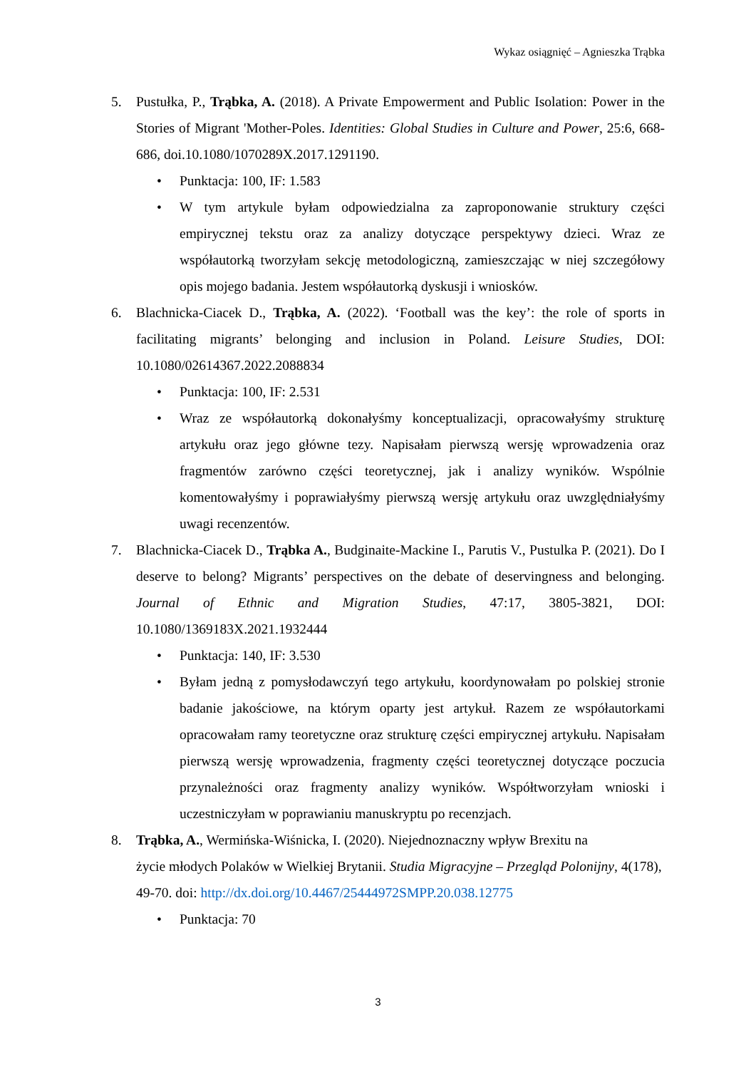Wykaz osiągnięć – Agnieszka Trąbka
5. Pustułka, P., Trąbka, A. (2018). A Private Empowerment and Public Isolation: Power in the Stories of Migrant 'Mother-Poles. Identities: Global Studies in Culture and Power, 25:6, 668-686, doi.10.1080/1070289X.2017.1291190.
• Punktacja: 100, IF: 1.583
• W tym artykule byłam odpowiedzialna za zaproponowanie struktury części empirycznej tekstu oraz za analizy dotyczące perspektywy dzieci. Wraz ze współautorką tworzyłam sekcję metodologiczną, zamieszczając w niej szczegółowy opis mojego badania. Jestem współautorką dyskusji i wniosków.
6. Blachnicka-Ciacek D., Trąbka, A. (2022). ‘Football was the key’: the role of sports in facilitating migrants’ belonging and inclusion in Poland. Leisure Studies, DOI: 10.1080/02614367.2022.2088834
• Punktacja: 100, IF: 2.531
• Wraz ze współautorką dokonałyśmy konceptualizacji, opracowałyśmy strukturę artykułu oraz jego główne tezy. Napisałam pierwszą wersję wprowadzenia oraz fragmentów zarówno części teoretycznej, jak i analizy wyników. Wspólnie komentowałyśmy i poprawiałyśmy pierwszą wersję artykułu oraz uwzględniałyśmy uwagi recenzentów.
7. Blachnicka-Ciacek D., Trąbka A., Budginaite-Mackine I., Parutis V., Pustulka P. (2021). Do I deserve to belong? Migrants’ perspectives on the debate of deservingness and belonging. Journal of Ethnic and Migration Studies, 47:17, 3805-3821, DOI: 10.1080/1369183X.2021.1932444
• Punktacja: 140, IF: 3.530
• Byłam jedną z pomysłodawczyń tego artykułu, koordynowałam po polskiej stronie badanie jakościowe, na którym oparty jest artykuł. Razem ze współautorkami opracowałam ramy teoretyczne oraz strukturę części empirycznej artykułu. Napisałam pierwszą wersję wprowadzenia, fragmenty części teoretycznej dotyczące poczucia przynależności oraz fragmenty analizy wyników. Współtworzyłam wnioski i uczestniczyłam w poprawianiu manuskryptu po recenzjach.
8. Trąbka, A., Wermińska-Wiśnicka, I. (2020). Niejednoznaczny wpływ Brexitu na
życie młodych Polaków w Wielkiej Brytanii. Studia Migracyjne – Przegląd Polonijny, 4(178), 49-70. doi: http://dx.doi.org/10.4467/25444972SMPP.20.038.12775
• Punktacja: 70
3